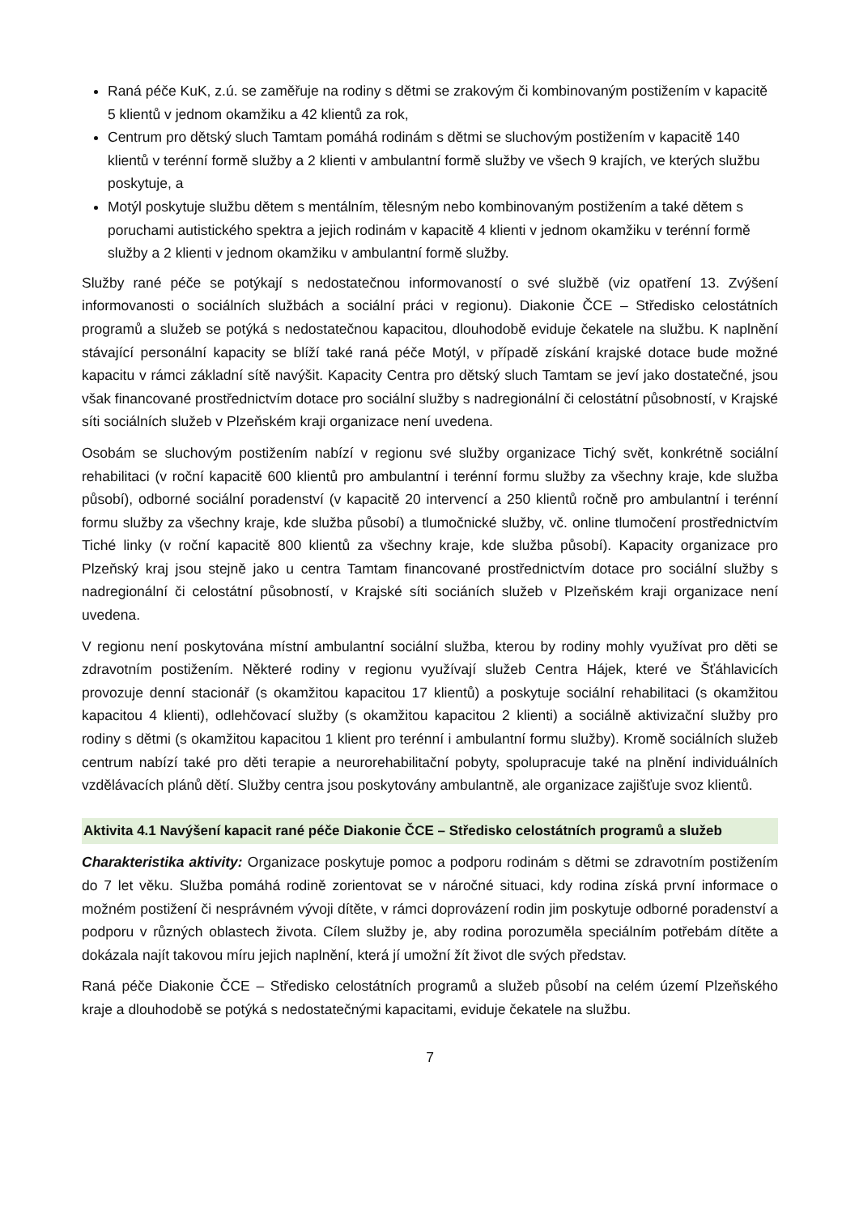Raná péče KuK, z.ú. se zaměřuje na rodiny s dětmi se zrakovým či kombinovaným postižením v kapacitě 5 klientů v jednom okamžiku a 42 klientů za rok,
Centrum pro dětský sluch Tamtam pomáhá rodinám s dětmi se sluchovým postižením v kapacitě 140 klientů v terénní formě služby a 2 klienti v ambulantní formě služby ve všech 9 krajích, ve kterých službu poskytuje, a
Motýl poskytuje službu dětem s mentálním, tělesným nebo kombinovaným postižením a také dětem s poruchami autistického spektra a jejich rodinám v kapacitě 4 klienti v jednom okamžiku v terénní formě služby a 2 klienti v jednom okamžiku v ambulantní formě služby.
Služby rané péče se potýkají s nedostatečnou informovaností o své službě (viz opatření 13. Zvýšení informovanosti o sociálních službách a sociální práci v regionu). Diakonie ČCE – Středisko celostátních programů a služeb se potýká s nedostatečnou kapacitou, dlouhodobě eviduje čekatele na službu. K naplnění stávající personální kapacity se blíží také raná péče Motýl, v případě získání krajské dotace bude možné kapacitu v rámci základní sítě navýšit. Kapacity Centra pro dětský sluch Tamtam se jeví jako dostatečné, jsou však financované prostřednictvím dotace pro sociální služby s nadregionální či celostátní působností, v Krajské síti sociálních služeb v Plzeňském kraji organizace není uvedena.
Osobám se sluchovým postižením nabízí v regionu své služby organizace Tichý svět, konkrétně sociální rehabilitaci (v roční kapacitě 600 klientů pro ambulantní i terénní formu služby za všechny kraje, kde služba působí), odborné sociální poradenství (v kapacitě 20 intervencí a 250 klientů ročně pro ambulantní i terénní formu služby za všechny kraje, kde služba působí) a tlumočnické služby, vč. online tlumočení prostřednictvím Tiché linky (v roční kapacitě 800 klientů za všechny kraje, kde služba působí). Kapacity organizace pro Plzeňský kraj jsou stejně jako u centra Tamtam financované prostřednictvím dotace pro sociální služby s nadregionální či celostátní působností, v Krajské síti sociáních služeb v Plzeňském kraji organizace není uvedena.
V regionu není poskytována místní ambulantní sociální služba, kterou by rodiny mohly využívat pro děti se zdravotním postižením. Některé rodiny v regionu využívají služeb Centra Hájek, které ve Šťáhlavicích provozuje denní stacionář (s okamžitou kapacitou 17 klientů) a poskytuje sociální rehabilitaci (s okamžitou kapacitou 4 klienti), odlehčovací služby (s okamžitou kapacitou 2 klienti) a sociálně aktivizační služby pro rodiny s dětmi (s okamžitou kapacitou 1 klient pro terénní i ambulantní formu služby). Kromě sociálních služeb centrum nabízí také pro děti terapie a neurorehabilitační pobyty, spolupracuje také na plnění individuálních vzdělávacích plánů dětí. Služby centra jsou poskytovány ambulantně, ale organizace zajišťuje svoz klientů.
Aktivita 4.1 Navýšení kapacit rané péče Diakonie ČCE – Středisko celostátních programů a služeb
Charakteristika aktivity: Organizace poskytuje pomoc a podporu rodinám s dětmi se zdravotním postižením do 7 let věku. Služba pomáhá rodině zorientovat se v náročné situaci, kdy rodina získá první informace o možném postižení či nesprávném vývoji dítěte, v rámci doprovázení rodin jim poskytuje odborné poradenství a podporu v různých oblastech života. Cílem služby je, aby rodina porozuměla speciálním potřebám dítěte a dokázala najít takovou míru jejich naplnění, která jí umožní žít život dle svých představ.
Raná péče Diakonie ČCE – Středisko celostátních programů a služeb působí na celém území Plzeňského kraje a dlouhodobě se potýká s nedostatečnými kapacitami, eviduje čekatele na službu.
7